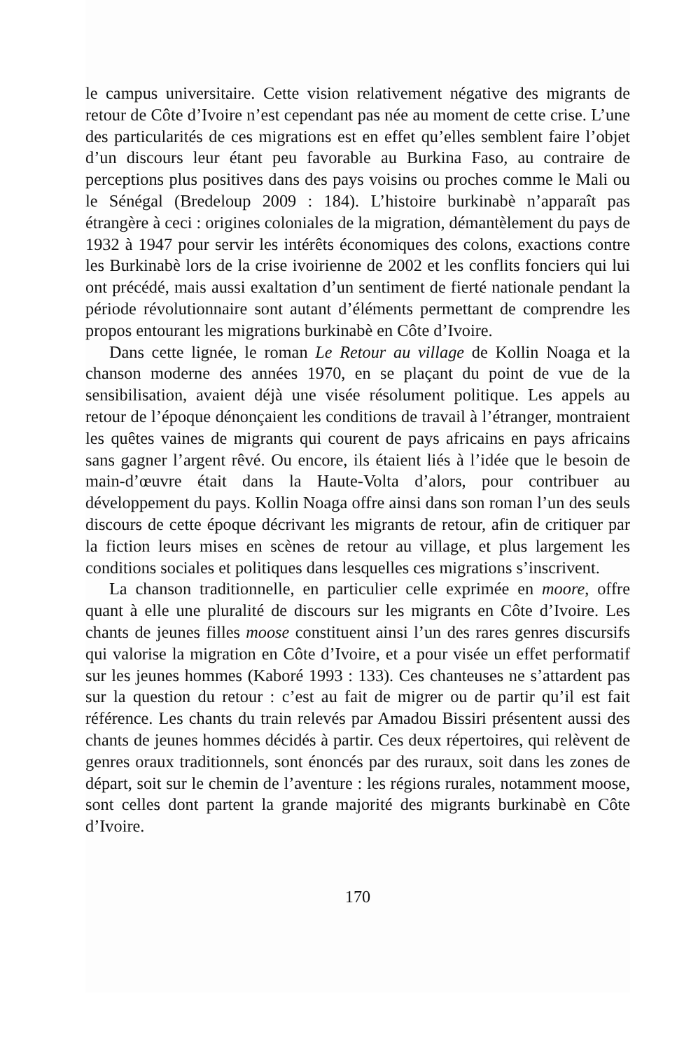le campus universitaire. Cette vision relativement négative des migrants de retour de Côte d’Ivoire n’est cependant pas née au moment de cette crise. L’une des particularités de ces migrations est en effet qu’elles semblent faire l’objet d’un discours leur étant peu favorable au Burkina Faso, au contraire de perceptions plus positives dans des pays voisins ou proches comme le Mali ou le Sénégal (Bredeloup 2009 : 184). L’histoire burkinabè n’apparaît pas étrangère à ceci : origines coloniales de la migration, démantèlement du pays de 1932 à 1947 pour servir les intérêts économiques des colons, exactions contre les Burkinabè lors de la crise ivoirienne de 2002 et les conflits fonciers qui lui ont précédé, mais aussi exaltation d’un sentiment de fierté nationale pendant la période révolutionnaire sont autant d’éléments permettant de comprendre les propos entourant les migrations burkinabè en Côte d’Ivoire.
Dans cette lignée, le roman Le Retour au village de Kollin Noaga et la chanson moderne des années 1970, en se plaçant du point de vue de la sensibilisation, avaient déjà une visée résolument politique. Les appels au retour de l’époque dénonçaient les conditions de travail à l’étranger, montraient les quêtes vaines de migrants qui courent de pays africains en pays africains sans gagner l’argent rêvé. Ou encore, ils étaient liés à l’idée que le besoin de main-d’œuvre était dans la Haute-Volta d’alors, pour contribuer au développement du pays. Kollin Noaga offre ainsi dans son roman l’un des seuls discours de cette époque décrivant les migrants de retour, afin de critiquer par la fiction leurs mises en scènes de retour au village, et plus largement les conditions sociales et politiques dans lesquelles ces migrations s’inscrivent.
La chanson traditionnelle, en particulier celle exprimée en moore, offre quant à elle une pluralité de discours sur les migrants en Côte d’Ivoire. Les chants de jeunes filles moose constituent ainsi l’un des rares genres discursifs qui valorise la migration en Côte d’Ivoire, et a pour visée un effet performatif sur les jeunes hommes (Kaboré 1993 : 133). Ces chanteuses ne s’attardent pas sur la question du retour : c’est au fait de migrer ou de partir qu’il est fait référence. Les chants du train relevés par Amadou Bissiri présentent aussi des chants de jeunes hommes décidés à partir. Ces deux répertoires, qui relèvent de genres oraux traditionnels, sont énoncés par des ruraux, soit dans les zones de départ, soit sur le chemin de l’aventure : les régions rurales, notamment moose, sont celles dont partent la grande majorité des migrants burkinabè en Côte d’Ivoire.
170